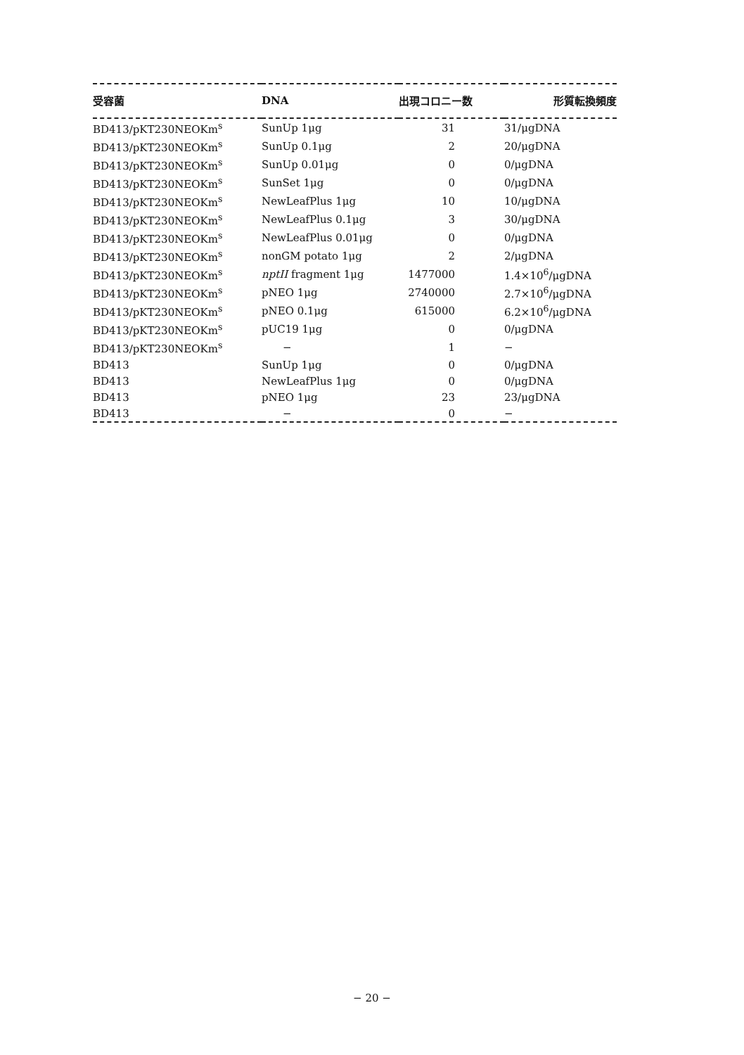| 受容菌 | DNA | 出現コロニー数 | 形質転換頻度 |
| --- | --- | --- | --- |
| BD413/pKT230NEOKm<sup>s</sup> | SunUp 1μg | 31 | 31/μgDNA |
| BD413/pKT230NEOKm<sup>s</sup> | SunUp 0.1μg | 2 | 20/μgDNA |
| BD413/pKT230NEOKm<sup>s</sup> | SunUp 0.01μg | 0 | 0/μgDNA |
| BD413/pKT230NEOKm<sup>s</sup> | SunSet 1μg | 0 | 0/μgDNA |
| BD413/pKT230NEOKm<sup>s</sup> | NewLeafPlus 1μg | 10 | 10/μgDNA |
| BD413/pKT230NEOKm<sup>s</sup> | NewLeafPlus 0.1μg | 3 | 30/μgDNA |
| BD413/pKT230NEOKm<sup>s</sup> | NewLeafPlus 0.01μg | 0 | 0/μgDNA |
| BD413/pKT230NEOKm<sup>s</sup> | nonGM potato 1μg | 2 | 2/μgDNA |
| BD413/pKT230NEOKm<sup>s</sup> | nptII fragment 1μg | 1477000 | 1.4×10<sup>6</sup>/μgDNA |
| BD413/pKT230NEOKm<sup>s</sup> | pNEO 1μg | 2740000 | 2.7×10<sup>6</sup>/μgDNA |
| BD413/pKT230NEOKm<sup>s</sup> | pNEO 0.1μg | 615000 | 6.2×10<sup>6</sup>/μgDNA |
| BD413/pKT230NEOKm<sup>s</sup> | pUC19 1μg | 0 | 0/μgDNA |
| BD413/pKT230NEOKm<sup>s</sup> | − | 1 | − |
| BD413 | SunUp 1μg | 0 | 0/μgDNA |
| BD413 | NewLeafPlus 1μg | 0 | 0/μgDNA |
| BD413 | pNEO 1μg | 23 | 23/μgDNA |
| BD413 | − | 0 | − |
− 20 −